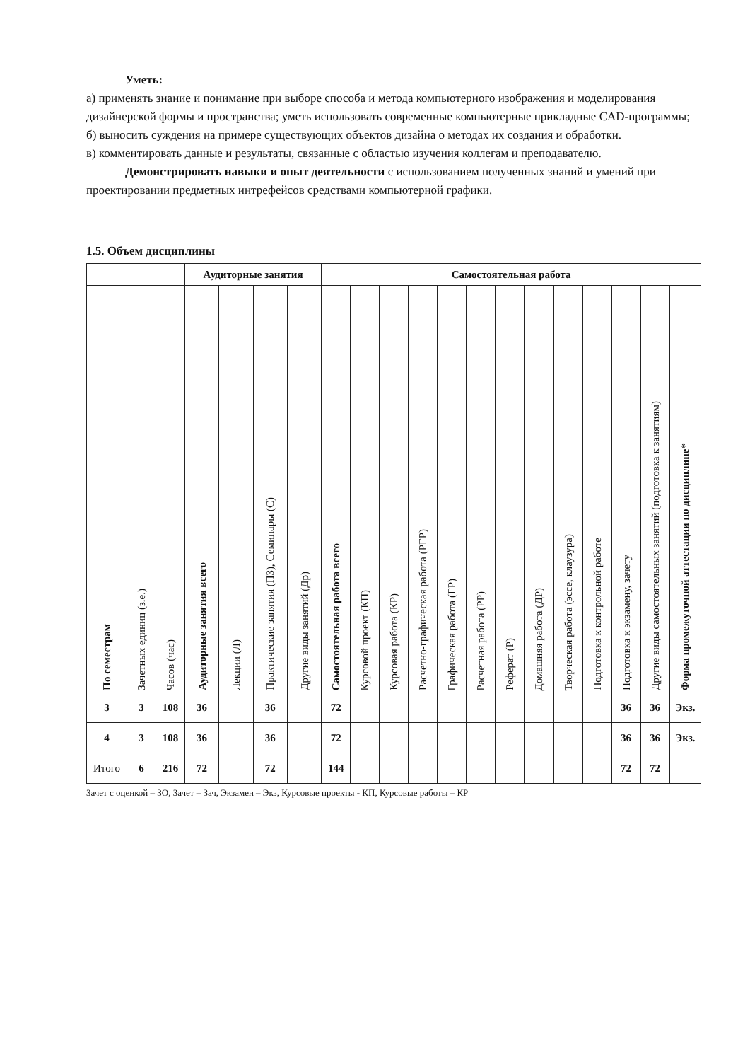Уметь:
а) применять знание и понимание при выборе способа и метода компьютерного изображения и моделирования дизайнерской формы и пространства; уметь использовать современные компьютерные прикладные CAD-программы;
б) выносить суждения на примере существующих объектов дизайна о методах их создания и обработки.
в) комментировать данные и результаты, связанные с областью изучения коллегам и преподавателю.
Демонстрировать навыки и опыт деятельности с использованием полученных знаний и умений при проектировании предметных интрефейсов средствами компьютерной графики.
1.5. Объем дисциплины
| | | | Аудиторные занятия | | | | Самостоятельная работа | | | | | | | | | | | | |
| --- | --- | --- | --- | --- | --- | --- | --- | --- | --- | --- | --- | --- | --- | --- | --- | --- | --- | --- | --- |
| По семестрам | Зачетных единиц (з.е.) | Часов (час) | Аудиторные занятия всего | Лекции (Л) | Практические занятия (ПЗ), Семинары (С) | Другие виды занятий (Др) | Самостоятельная работа всего | Курсовой проект (КП) | Курсовая работа (КР) | Расчетно-графическая работа (РГР) | Графическая работа (ГР) | Расчетная работа (РР) | Реферат (Р) | Домашняя работа (ДР) | Творческая работа (эссе, клаузура) | Подготовка к контрольной работе | Подготовка к экзамену, зачету | Другие виды самостоятельных занятий (подготовка к занятиям) | Форма промежуточной аттестации по дисциплине* |
| 3 | 3 | 108 | 36 | | 36 | | 72 | | | | | | | | | | 36 | 36 | Экз. |
| 4 | 3 | 108 | 36 | | 36 | | 72 | | | | | | | | | | 36 | 36 | Экз. |
| Итого | 6 | 216 | 72 | | 72 | | 144 | | | | | | | | | | 72 | 72 | |
Зачет с оценкой – ЗО, Зачет – Зач, Экзамен – Экз, Курсовые проекты - КП, Курсовые работы – КР